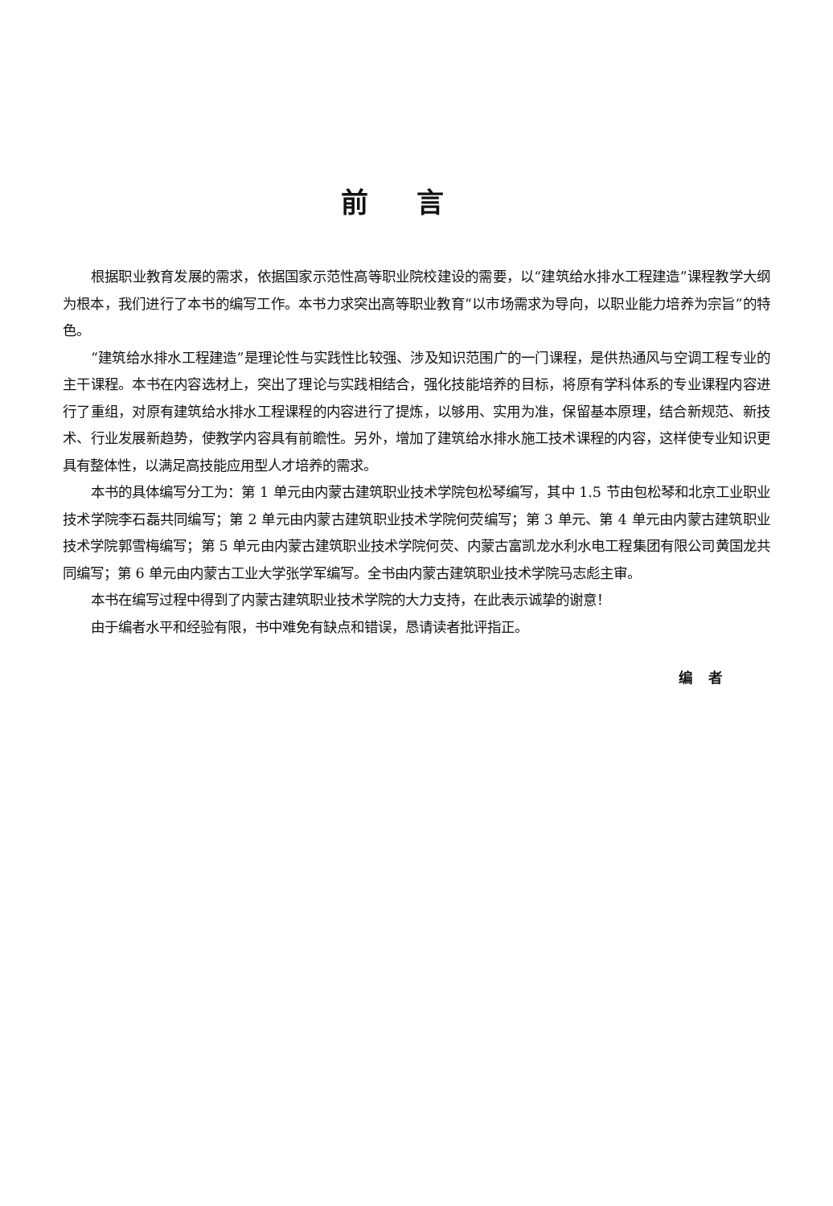前言
根据职业教育发展的需求，依据国家示范性高等职业院校建设的需要，以“建筑给水排水工程建造”课程教学大纲为根本，我们进行了本书的编写工作。本书力求突出高等职业教育“以市场需求为导向，以职业能力培养为宗旨”的特色。
“建筑给水排水工程建造”是理论性与实践性比较强、涉及知识范围广的一门课程，是供热通风与空调工程专业的主干课程。本书在内容选材上，突出了理论与实践相结合，强化技能培养的目标，将原有学科体系的专业课程内容进行了重组，对原有建筑给水排水工程课程的内容进行了提炼，以够用、实用为准，保留基本原理，结合新规范、新技术、行业发展新趋势，使教学内容具有前瞻性。另外，增加了建筑给水排水施工技术课程的内容，这样使专业知识更具有整体性，以满足高技能应用型人才培养的需求。
本书的具体编写分工为：第 1 单元由内蒙古建筑职业技术学院包松琴编写，其中 1.5 节由包松琴和北京工业职业技术学院李石磊共同编写；第 2 单元由内蒙古建筑职业技术学院何荧编写；第 3 单元、第 4 单元由内蒙古建筑职业技术学院郭雪梅编写；第 5 单元由内蒙古建筑职业技术学院何荧、内蒙古富凯龙水利水电工程集团有限公司黄国龙共同编写；第 6 单元由内蒙古工业大学张学军编写。全书由内蒙古建筑职业技术学院马志彪主审。
本书在编写过程中得到了内蒙古建筑职业技术学院的大力支持，在此表示诚挚的谢意！
由于编者水平和经验有限，书中难免有缺点和错误，恳请读者批评指正。
编者